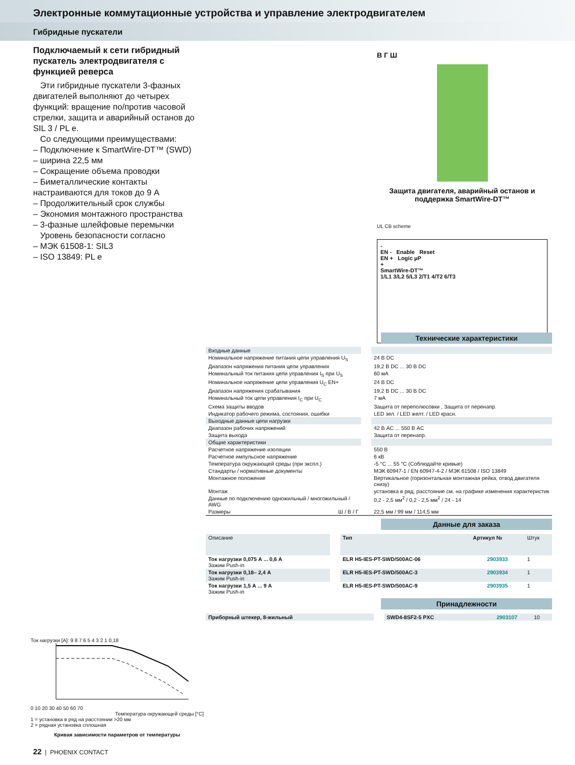Электронные коммутационные устройства и управление электродвигателем
Гибридные пускатели
Подключаемый к сети гибридный пускатель электродвигателя с функцией реверса
Эти гибридные пускатели 3-фазных двигателей выполняют до четырех функций: вращение по/против часовой стрелки, защита и аварийный останов до SIL 3 / PL e.
Со следующими преимуществами:
– Подключение к SmartWire-DT™ (SWD)
– ширина 22,5 мм
– Сокращение объема проводки
– Биметаллические контакты настраиваются для токов до 9 А
– Продолжительный срок службы
– Экономия монтажного пространства
– 3-фазные шлейфовые перемычки
Уровень безопасности согласно
– МЭК 61508-1: SIL3
– ISO 13849: PL e
В Г Ш
Защита двигателя, аварийный останов и поддержка SmartWire-DT™
UL CB scheme
-
EN - Enable Reset
EN + Logic µP
+
SmartWire-DT™
1/L1 3/L2 5/L3 2/T1 4/T2 6/T3
Технические характеристики
| Входные данные | | |
| Номинальное напряжение питания цепи управления U<sub>S</sub> | | 24 В DC |
| Диапазон напряжения питания цепи управления | | 19,2 В DC ... 30 В DC |
| Номинальный ток питания цепи управления I<sub>S</sub> при U<sub>S</sub> | | 60 мА |
| Номинальное напряжение цепи управления U<sub>C</sub> EN+ | | 24 В DC |
| Диапазон напряжения срабатывания | | 19,2 В DC ... 30 В DC |
| Номинальный ток цепи управления I<sub>C</sub> при U<sub>C</sub> | | 7 мА |
| Схема защиты вводов | | Защита от переполюсовки , Защита от перенапр. |
| Индикатор рабочего режима, состояния, ошибки | | LED зел. / LED желт. / LED красн. |
| Выходные данные цепи нагрузки | | |
| Диапазон рабочих напряжений | | 42 В AC ... 550 В AC |
| Защита выхода | | Защита от перенапр. |
| Общие характеристики | | |
| Расчетное напряжение изоляции | | 550 В |
| Расчетное импульсное напряжение | | 6 кВ |
| Температура окружающей среды (при экспл.) | | -5 °C ... 55 °C (Соблюдайте кривые) |
| Стандарты / нормативные документы | | МЭК 60947-1 / EN 60947-4-2 / МЭК 61508 / ISO 13849 |
| Монтажное положение | | Вертикальное (горизонтальная монтажная рейка, отвод двигателя снизу) |
| Монтаж | | установка в ряд, расстояние см. на графике изменения характеристик |
| Данные по подключению одножильный / многожильный / AWG | | 0,2 - 2,5 мм<sup>2</sup> / 0,2 - 2,5 мм<sup>2</sup> / 24 - 14 |
| Размеры Ш / В / Г | | 22,5 мм / 99 мм / 114,5 мм |
Данные для заказа
| Описание | | Тип | Артикул № | Штук |
| Ток нагрузки 0,075 А ... 0,6 А Зажим Push-in | | ELR H5-IES-PT-SWD/500AC-06 | 2903933 | 1 |
| Ток нагрузки 0,18– 2,4 А Зажим Push-in | | ELR H5-IES-PT-SWD/500AC-3 | 2903934 | 1 |
| Ток нагрузки 1,5 А ... 9 А Зажим Push-in | | ELR H5-IES-PT-SWD/500AC-9 | 2903935 | 1 |
Принадлежности
| Приборный штекер, 8-жильный | | SWD4-8SF2-5 PXC | 2903107 | 10 |
Ток нагрузки [A]: 9 8 7 6 5 4 3 2 1 0,18
0 10 20 30 40 50 60 70
Температура окружающей среды [°C]
1 = установка в ряд на расстоянии >20 мм
2 = рядная установка сплошная
Кривая зависимости параметров от температуры
22 | PHOENIX CONTACT